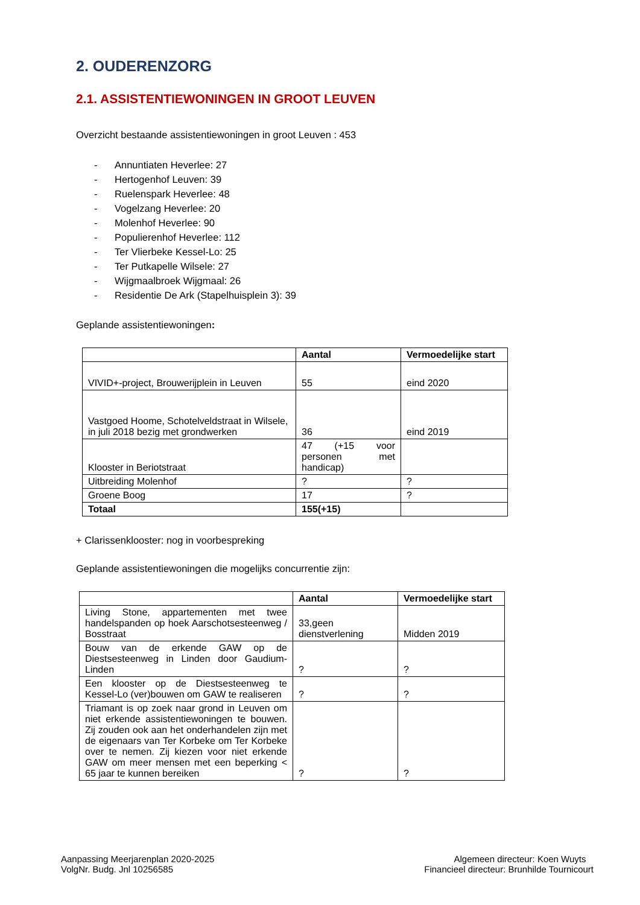2. OUDERENZORG
2.1. ASSISTENTIEWONINGEN IN GROOT LEUVEN
Overzicht bestaande assistentiewoningen in groot Leuven : 453
- Annuntiaten Heverlee: 27
- Hertogenhof Leuven: 39
- Ruelenspark Heverlee: 48
- Vogelzang Heverlee: 20
- Molenhof Heverlee: 90
- Populierenhof Heverlee: 112
- Ter Vlierbeke Kessel-Lo: 25
- Ter Putkapelle Wilsele: 27
- Wijgmaalbroek Wijgmaal: 26
- Residentie De Ark (Stapelhuisplein 3): 39
Geplande assistentiewoningen:
| | Aantal | Vermoedelijke start |
| --- | --- | --- |
| VIVID+-project, Brouwerijplein in Leuven | 55 | eind 2020 |
| Vastgoed Hoome, Schotelveldstraat in Wilsele, in juli 2018 bezig met grondwerken | 36 | eind 2019 |
| Klooster in Beriotstraat | 47 (+15 voor personen met handicap) | |
| Uitbreiding Molenhof | ? | ? |
| Groene Boog | 17 | ? |
| Totaal | 155(+15) | |
+ Clarissenklooster: nog in voorbespreking
Geplande assistentiewoningen die mogelijks concurrentie zijn:
| | Aantal | Vermoedelijke start |
| --- | --- | --- |
| Living Stone, appartementen met twee handelspanden op hoek Aarschotsesteenweg / Bosstraat | 33,geen dienstverlening | Midden 2019 |
| Bouw van de erkende GAW op de Diestsesteenweg in Linden door Gaudium-Linden | ? | ? |
| Een klooster op de Diestsesteenweg te Kessel-Lo (ver)bouwen om GAW te realiseren | ? | ? |
| Triamant is op zoek naar grond in Leuven om niet erkende assistentiewoningen te bouwen. Zij zouden ook aan het onderhandelen zijn met de eigenaars van Ter Korbeke om Ter Korbeke over te nemen. Zij kiezen voor niet erkende GAW om meer mensen met een beperking < 65 jaar te kunnen bereiken | ? | ? |
Aanpassing Meerjarenplan 2020-2025
VolgNr. Budg. Jnl 10256585
Algemeen directeur: Koen Wuyts
Financieel directeur: Brunhilde Tournicourt